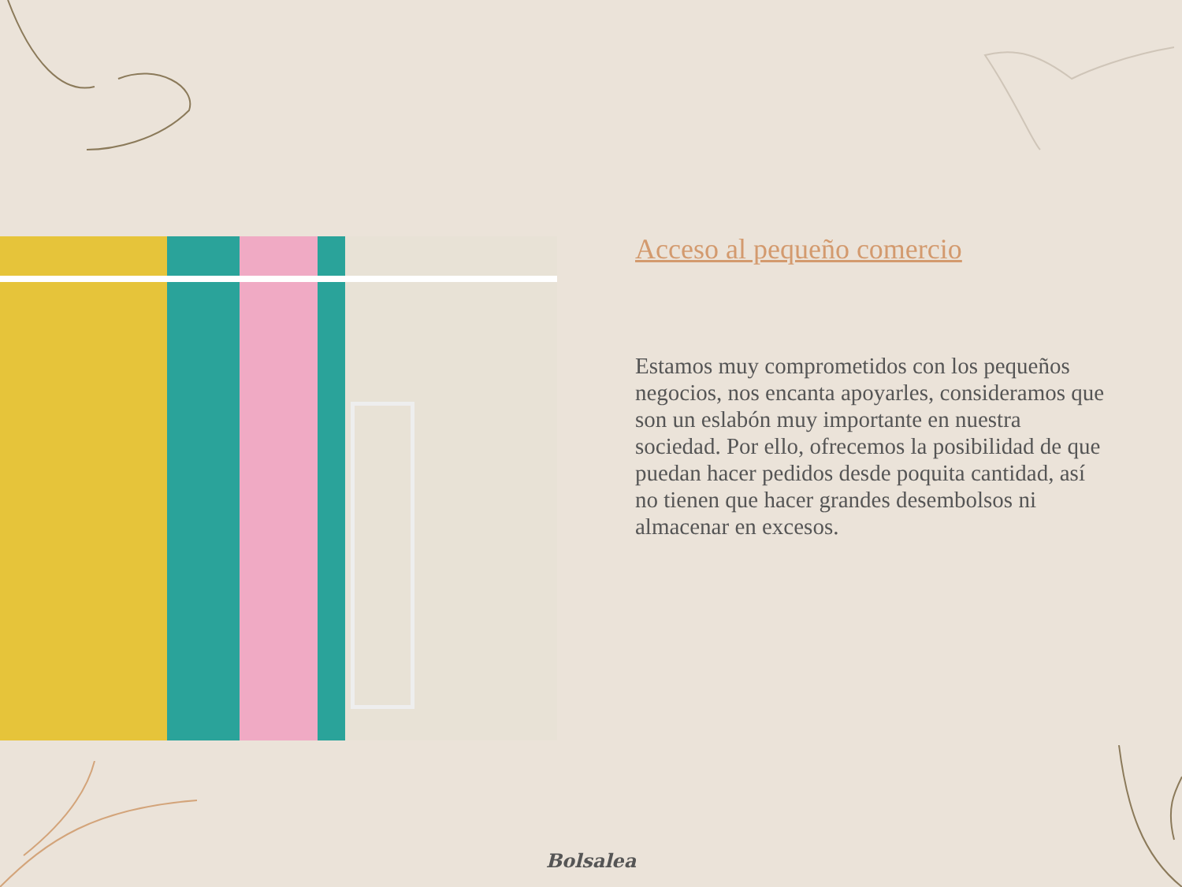Acceso al pequeño comercio
Estamos muy comprometidos con los pequeños negocios, nos encanta apoyarles, consideramos que son un eslabón muy importante en nuestra sociedad. Por ello, ofrecemos la posibilidad de que puedan hacer pedidos desde poquita cantidad, así no tienen que hacer grandes desembolsos ni almacenar en excesos.
Bolsalea